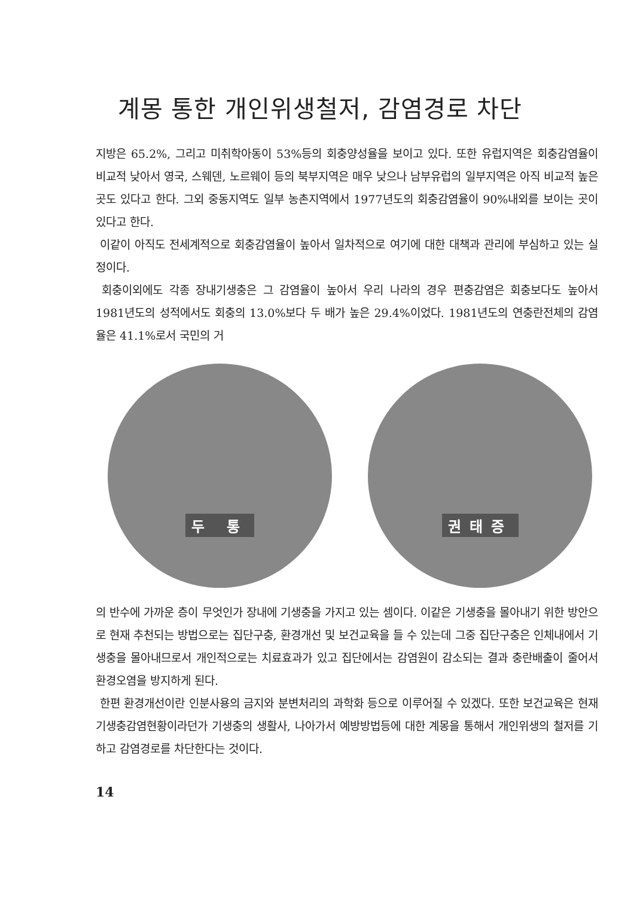계몽 통한 개인위생철저, 감염경로 차단
지방은 65.2%, 그리고 미취학아동이 53%등의 회충양성율을 보이고 있다. 또한 유럽지역은 회충감염율이 비교적 낮아서 영국, 스웨덴, 노르웨이 등의 북부지역은 매우 낮으나 남부유럽의 일부지역은 아직 비교적 높은 곳도 있다고 한다. 그외 중동지역도 일부 농촌지역에서 1977년도의 회충감염율이 90%내외를 보이는 곳이 있다고 한다.
이같이 아직도 전세계적으로 회충감염율이 높아서 일차적으로 여기에 대한 대책과 관리에 부심하고 있는 실정이다.
회충이외에도 각종 장내기생충은 그 감염율이 높아서 우리 나라의 경우 편충감염은 회충보다도 높아서 1981년도의 성적에서도 회충의 13.0%보다 두 배가 높은 29.4%이었다. 1981년도의 연충란전체의 감염율은 41.1%로서 국민의 거
두 통 권태증
의 반수에 가까운 층이 무엇인가 장내에 기생충을 가지고 있는 셈이다. 이같은 기생충을 몰아내기 위한 방안으로 현재 추천되는 방법으로는 집단구충, 환경개선 및 보건교육을 들 수 있는데 그중 집단구충은 인체내에서 기생충을 몰아내므로서 개인적으로는 치료효과가 있고 집단에서는 감염원이 감소되는 결과 충란배출이 줄어서 환경오염을 방지하게 된다.
한편 환경개선이란 인분사용의 금지와 분변처리의 과학화 등으로 이루어질 수 있겠다. 또한 보건교육은 현재 기생충감염현황이라던가 기생충의 생활사, 나아가서 예방방법등에 대한 계몽을 통해서 개인위생의 철저를 기하고 감염경로를 차단한다는 것이다.
14